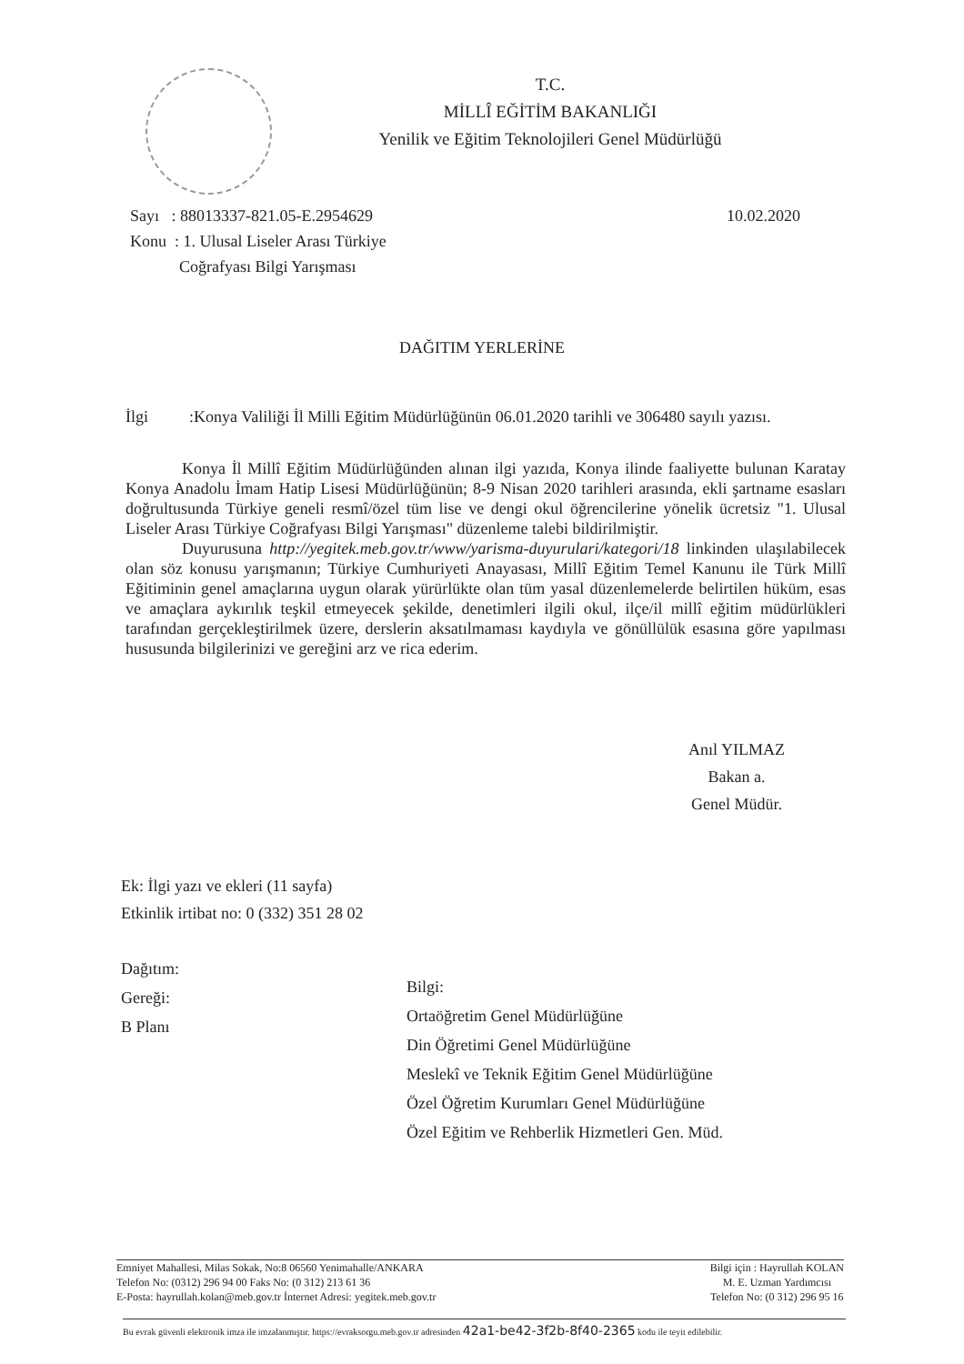T.C.
MİLLÎ EĞİTİM BAKANLIĞI
Yenilik ve Eğitim Teknolojileri Genel Müdürlüğü
Sayı : 88013337-821.05-E.2954629
Konu : 1. Ulusal Liseler Arası Türkiye
Coğrafyası Bilgi Yarışması
10.02.2020
DAĞITIM YERLERİNE
İlgi :Konya Valiliği İl Milli Eğitim Müdürlüğünün 06.01.2020 tarihli ve 306480 sayılı yazısı.
Konya İl Millî Eğitim Müdürlüğünden alınan ilgi yazıda, Konya ilinde faaliyette bulunan Karatay Konya Anadolu İmam Hatip Lisesi Müdürlüğünün; 8-9 Nisan 2020 tarihleri arasında, ekli şartname esasları doğrultusunda Türkiye geneli resmî/özel tüm lise ve dengi okul öğrencilerine yönelik ücretsiz "1. Ulusal Liseler Arası Türkiye Coğrafyası Bilgi Yarışması" düzenleme talebi bildirilmiştir.
Duyurusuna http://yegitek.meb.gov.tr/www/yarisma-duyurulari/kategori/18 linkinden ulaşılabilecek olan söz konusu yarışmanın; Türkiye Cumhuriyeti Anayasası, Millî Eğitim Temel Kanunu ile Türk Millî Eğitiminin genel amaçlarına uygun olarak yürürlükte olan tüm yasal düzenlemelerde belirtilen hüküm, esas ve amaçlara aykırılık teşkil etmeyecek şekilde, denetimleri ilgili okul, ilçe/il millî eğitim müdürlükleri tarafından gerçekleştirilmek üzere, derslerin aksatılmaması kaydıyla ve gönüllülük esasına göre yapılması hususunda bilgilerinizi ve gereğini arz ve rica ederim.
Anıl YILMAZ
Bakan a.
Genel Müdür.
Ek: İlgi yazı ve ekleri (11 sayfa)
Etkinlik irtibat no: 0 (332) 351 28 02
Dağıtım:
Gereği:
B Planı
Bilgi:
Ortaöğretim Genel Müdürlüğüne
Din Öğretimi Genel Müdürlüğüne
Meslekî ve Teknik Eğitim Genel Müdürlüğüne
Özel Öğretim Kurumları Genel Müdürlüğüne
Özel Eğitim ve Rehberlik Hizmetleri Gen. Müd.
Emniyet Mahallesi, Milas Sokak, No:8 06560 Yenimahalle/ANKARA
Telefon No: (0312) 296 94 00 Faks No: (0 312) 213 61 36
E-Posta: hayrullah.kolan@meb.gov.tr İnternet Adresi: yegitek.meb.gov.tr
Bilgi için : Hayrullah KOLAN
M. E. Uzman Yardımcısı
Telefon No: (0 312) 296 95 16
Bu evrak güvenli elektronik imza ile imzalanmıştır. https://evraksorgu.meb.gov.tr adresinden 42a1-be42-3f2b-8f40-2365 kodu ile teyit edilebilir.